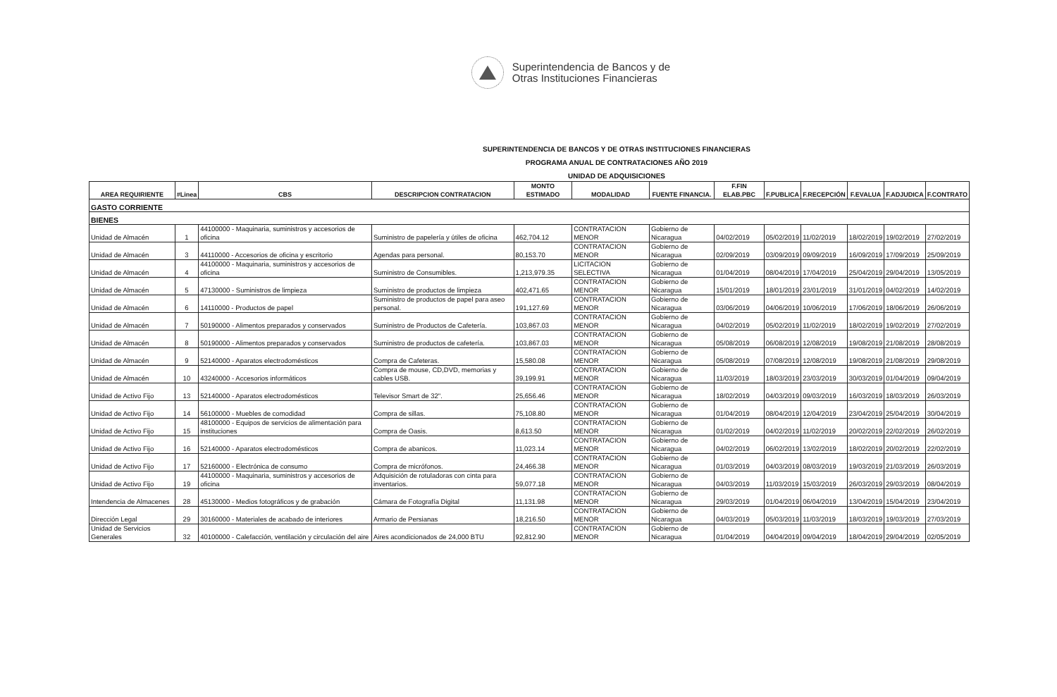Superintendencia de Bancos y de
Otras Instituciones Financieras
SUPERINTENDENCIA DE BANCOS Y DE OTRAS INSTITUCIONES FINANCIERAS
PROGRAMA ANUAL DE CONTRATACIONES AÑO 2019
UNIDAD DE ADQUISICIONES
| AREA REQUIRIENTE | #Linea | CBS | DESCRIPCION CONTRATACION | MONTO ESTIMADO | MODALIDAD | FUENTE FINANCIA. | F.FIN ELAB.PBC | F.PUBLICA | F.RECEPCIÓN | F.EVALUA | F.ADJUDICA | F.CONTRATO |
| --- | --- | --- | --- | --- | --- | --- | --- | --- | --- | --- | --- | --- |
| GASTO CORRIENTE | | | | | | | | | | | | |
| BIENES | | | | | | | | | | | | |
| Unidad de Almacén | 1 | 44100000 - Maquinaria, suministros y accesorios de oficina | Suministro de papelería y útiles de oficina | 462,704.12 | CONTRATACION MENOR | Gobierno de Nicaragua | 04/02/2019 | 05/02/2019 | 11/02/2019 | 18/02/2019 | 19/02/2019 | 27/02/2019 |
| Unidad de Almacén | 3 | 44110000 - Accesorios de oficina y escritorio | Agendas para personal. | 80,153.70 | CONTRATACION MENOR | Gobierno de Nicaragua | 02/09/2019 | 03/09/2019 | 09/09/2019 | 16/09/2019 | 17/09/2019 | 25/09/2019 |
| Unidad de Almacén | 4 | 44100000 - Maquinaria, suministros y accesorios de oficina | Suministro de Consumibles. | 1,213,979.35 | LICITACION SELECTIVA | Gobierno de Nicaragua | 01/04/2019 | 08/04/2019 | 17/04/2019 | 25/04/2019 | 29/04/2019 | 13/05/2019 |
| Unidad de Almacén | 5 | 47130000 - Suministros de limpieza | Suministro de productos de limpieza | 402,471.65 | CONTRATACION MENOR | Gobierno de Nicaragua | 15/01/2019 | 18/01/2019 | 23/01/2019 | 31/01/2019 | 04/02/2019 | 14/02/2019 |
| Unidad de Almacén | 6 | 14110000 - Productos de papel | Suministro de productos de papel para aseo personal. | 191,127.69 | CONTRATACION MENOR | Gobierno de Nicaragua | 03/06/2019 | 04/06/2019 | 10/06/2019 | 17/06/2019 | 18/06/2019 | 26/06/2019 |
| Unidad de Almacén | 7 | 50190000 - Alimentos preparados y conservados | Suministro de Productos de Cafetería. | 103,867.03 | CONTRATACION MENOR | Gobierno de Nicaragua | 04/02/2019 | 05/02/2019 | 11/02/2019 | 18/02/2019 | 19/02/2019 | 27/02/2019 |
| Unidad de Almacén | 8 | 50190000 - Alimentos preparados y conservados | Suministro de productos de cafetería. | 103,867.03 | CONTRATACION MENOR | Gobierno de Nicaragua | 05/08/2019 | 06/08/2019 | 12/08/2019 | 19/08/2019 | 21/08/2019 | 28/08/2019 |
| Unidad de Almacén | 9 | 52140000 - Aparatos electrodomésticos | Compra de Cafeteras. | 15,580.08 | CONTRATACION MENOR | Gobierno de Nicaragua | 05/08/2019 | 07/08/2019 | 12/08/2019 | 19/08/2019 | 21/08/2019 | 29/08/2019 |
| Unidad de Almacén | 10 | 43240000 - Accesorios informáticos | Compra de mouse, CD,DVD, memorias y cables USB. | 39,199.91 | CONTRATACION MENOR | Gobierno de Nicaragua | 11/03/2019 | 18/03/2019 | 23/03/2019 | 30/03/2019 | 01/04/2019 | 09/04/2019 |
| Unidad de Activo Fijo | 13 | 52140000 - Aparatos electrodomésticos | Televisor Smart de 32". | 25,656.46 | CONTRATACION MENOR | Gobierno de Nicaragua | 18/02/2019 | 04/03/2019 | 09/03/2019 | 16/03/2019 | 18/03/2019 | 26/03/2019 |
| Unidad de Activo Fijo | 14 | 56100000 - Muebles de comodidad | Compra de sillas. | 75,108.80 | CONTRATACION MENOR | Gobierno de Nicaragua | 01/04/2019 | 08/04/2019 | 12/04/2019 | 23/04/2019 | 25/04/2019 | 30/04/2019 |
| Unidad de Activo Fijo | 15 | 48100000 - Equipos de servicios de alimentación para instituciones | Compra de Oasis. | 8,613.50 | CONTRATACION MENOR | Gobierno de Nicaragua | 01/02/2019 | 04/02/2019 | 11/02/2019 | 20/02/2019 | 22/02/2019 | 26/02/2019 |
| Unidad de Activo Fijo | 16 | 52140000 - Aparatos electrodomésticos | Compra de abanicos. | 11,023.14 | CONTRATACION MENOR | Gobierno de Nicaragua | 04/02/2019 | 06/02/2019 | 13/02/2019 | 18/02/2019 | 20/02/2019 | 22/02/2019 |
| Unidad de Activo Fijo | 17 | 52160000 - Electrónica de consumo | Compra de micrófonos. | 24,466.38 | CONTRATACION MENOR | Gobierno de Nicaragua | 01/03/2019 | 04/03/2019 | 08/03/2019 | 19/03/2019 | 21/03/2019 | 26/03/2019 |
| Unidad de Activo Fijo | 19 | 44100000 - Maquinaria, suministros y accesorios de oficina | Adquisición de rotuladoras con cinta para inventarios. | 59,077.18 | CONTRATACION MENOR | Gobierno de Nicaragua | 04/03/2019 | 11/03/2019 | 15/03/2019 | 26/03/2019 | 29/03/2019 | 08/04/2019 |
| Intendencia de Almacenes | 28 | 45130000 - Medios fotográficos y de grabación | Cámara de Fotografía Digital | 11,131.98 | CONTRATACION MENOR | Gobierno de Nicaragua | 29/03/2019 | 01/04/2019 | 06/04/2019 | 13/04/2019 | 15/04/2019 | 23/04/2019 |
| Dirección Legal | 29 | 30160000 - Materiales de acabado de interiores | Armario de Persianas | 18,216.50 | CONTRATACION MENOR | Gobierno de Nicaragua | 04/03/2019 | 05/03/2019 | 11/03/2019 | 18/03/2019 | 19/03/2019 | 27/03/2019 |
| Unidad de Servicios Generales | 32 | 40100000 - Calefacción, ventilación y circulación del aire | Aires acondicionados de 24,000 BTU | 92,812.90 | CONTRATACION MENOR | Gobierno de Nicaragua | 01/04/2019 | 04/04/2019 | 09/04/2019 | 18/04/2019 | 29/04/2019 | 02/05/2019 |